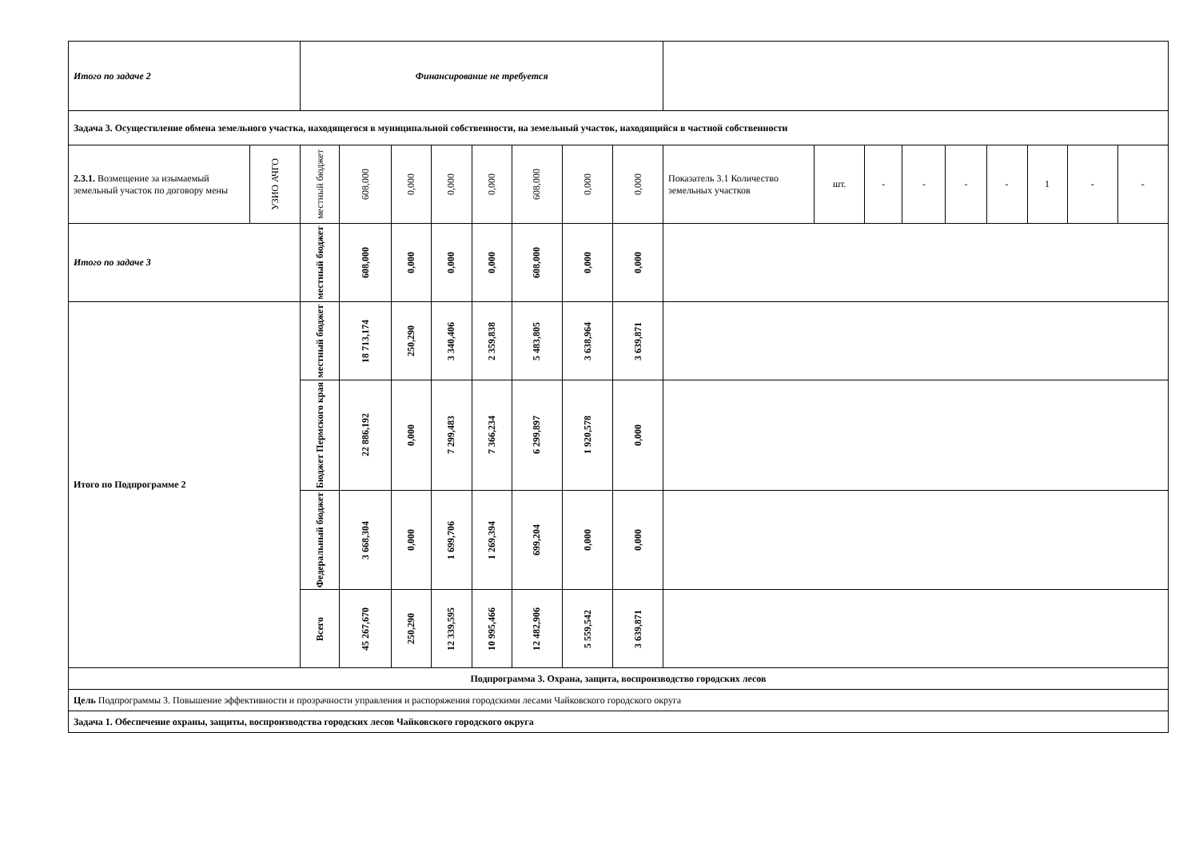| Итого по задаче 2 | | Финансирование не требуется | | | | | | | | | | | | | | | | |
| Задача 3. Осуществление обмена земельного участка, находящегося в муниципальной собственности, на земельный участок, находящийся в частной собственности | | | | | | | | | | | | | | | | | | |
| 2.3.1. Возмещение за изымаемый земельный участок по договору мены | УЗИО АЧГО | местный бюджет | 608,000 | 0,000 | 0,000 | 0,000 | 608,000 | 0,000 | 0,000 | Показатель 3.1 Количество земельных участков | шт. | - | - | - | - | 1 | - | - |
| Итого по задаче 3 | | местный бюджет | 608,000 | 0,000 | 0,000 | 0,000 | 608,000 | 0,000 | 0,000 | | | | | | | | | |
| Итого по Подпрограмме 2 | | местный бюджет | 18 713,174 | 250,290 | 3 340,406 | 2 359,838 | 5 483,805 | 3 638,964 | 3 639,871 | | | | | | | | | |
| | | Бюджет Пермского края | 22 886,192 | 0,000 | 7 299,483 | 7 366,234 | 6 299,897 | 1 920,578 | 0,000 | | | | | | | | | |
| | | Федеральный бюджет | 3 668,304 | 0,000 | 1 699,706 | 1 269,394 | 699,204 | 0,000 | 0,000 | | | | | | | | | |
| | | Всего | 45 267,670 | 250,290 | 12 339,595 | 10 995,466 | 12 482,906 | 5 559,542 | 3 639,871 | | | | | | | | | |
| Подпрограмма 3. Охрана, защита, воспроизводство городских лесов | | | | | | | | | | | | | | | | | | |
| Цель Подпрограммы 3. Повышение эффективности и прозрачности управления и распоряжения городскими лесами Чайковского городского округа | | | | | | | | | | | | | | | | | | |
| Задача 1. Обеспечение охраны, защиты, воспроизводства городских лесов Чайковского городского округа | | | | | | | | | | | | | | | | | | |